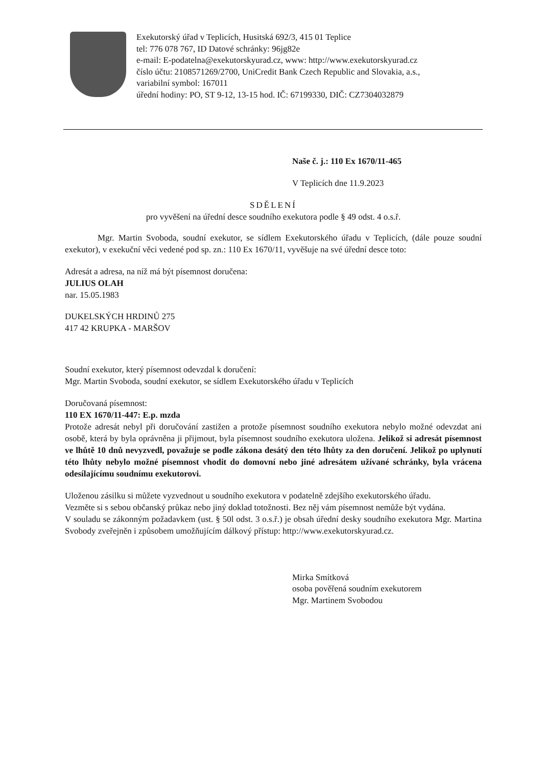Exekutorský úřad v Teplicích, Husitská 692/3, 415 01 Teplice
tel: 776 078 767, ID Datové schránky: 96jg82e
e-mail: E-podatelna@exekutorskyurad.cz, www: http://www.exekutorskyurad.cz
číslo účtu: 2108571269/2700, UniCredit Bank Czech Republic and Slovakia, a.s.,
variabilní symbol: 167011
úřední hodiny: PO, ST 9-12, 13-15 hod. IČ: 67199330, DIČ: CZ7304032879
Naše č. j.: 110 Ex 1670/11-465
V Teplicích dne 11.9.2023
SDĚLENÍ
pro vyvěšení na úřední desce soudního exekutora podle § 49 odst. 4 o.s.ř.
Mgr. Martin Svoboda, soudní exekutor, se sídlem Exekutorského úřadu v Teplicích, (dále pouze soudní exekutor), v exekuční věci vedené pod sp. zn.: 110 Ex 1670/11, vyvěšuje na své úřední desce toto:
Adresát a adresa, na níž má být písemnost doručena:
JULIUS OLAH
nar. 15.05.1983
DUKELSKÝCH HRDINŮ 275
417 42 KRUPKA - MARŠOV
Soudní exekutor, který písemnost odevzdal k doručení:
Mgr. Martin Svoboda, soudní exekutor, se sídlem Exekutorského úřadu v Teplicích
Doručovaná písemnost:
110 EX 1670/11-447: E.p. mzda
Protože adresát nebyl při doručování zastižen a protože písemnost soudního exekutora nebylo možné odevzdat ani osobě, která by byla oprávněna ji přijmout, byla písemnost soudního exekutora uložena. Jelikož si adresát písemnost ve lhůtě 10 dnů nevyzvedl, považuje se podle zákona desátý den této lhůty za den doručení. Jelikož po uplynutí této lhůty nebylo možné písemnost vhodit do domovní nebo jiné adresátem užívané schránky, byla vrácena odesílajícímu soudnímu exekutorovi.
Uloženou zásilku si můžete vyzvednout u soudního exekutora v podatelně zdejšího exekutorského úřadu.
Vezměte si s sebou občanský průkaz nebo jiný doklad totožnosti. Bez něj vám písemnost nemůže být vydána.
V souladu se zákonným požadavkem (ust. § 50l odst. 3 o.s.ř.) je obsah úřední desky soudního exekutora Mgr. Martina Svobody zveřejněn i způsobem umožňujícím dálkový přístup: http://www.exekutorskyurad.cz.
Mirka Smítková
osoba pověřená soudním exekutorem
Mgr. Martinem Svobodou